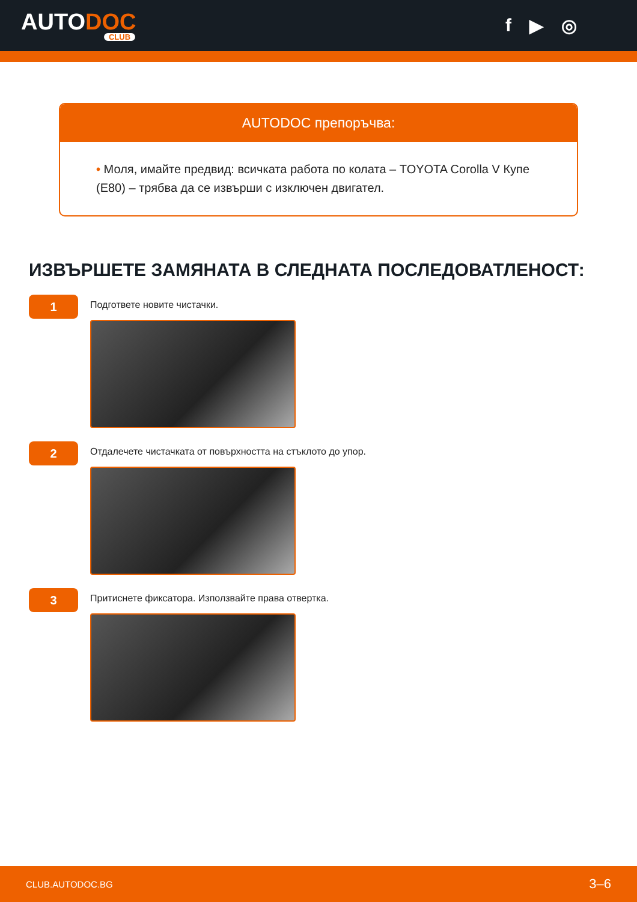AUTODOC
CLUB
f ▶ ◎
AUTODOC препоръчва:
• Моля, имайте предвид: всичката работа по колата – TOYOTA Corolla V Купе (E80) – трябва да се извърши с изключен двигател.
ИЗВЪРШЕТЕ ЗАМЯНАТА В СЛЕДНАТА ПОСЛЕДОВАТЛЕНОСТ:
1
Подгответе новите чистачки.
2
Отдалечете чистачката от повърхността на стъклото до упор.
3
Притиснете фиксатора. Използвайте права отвертка.
CLUB.AUTODOC.BG 3–6